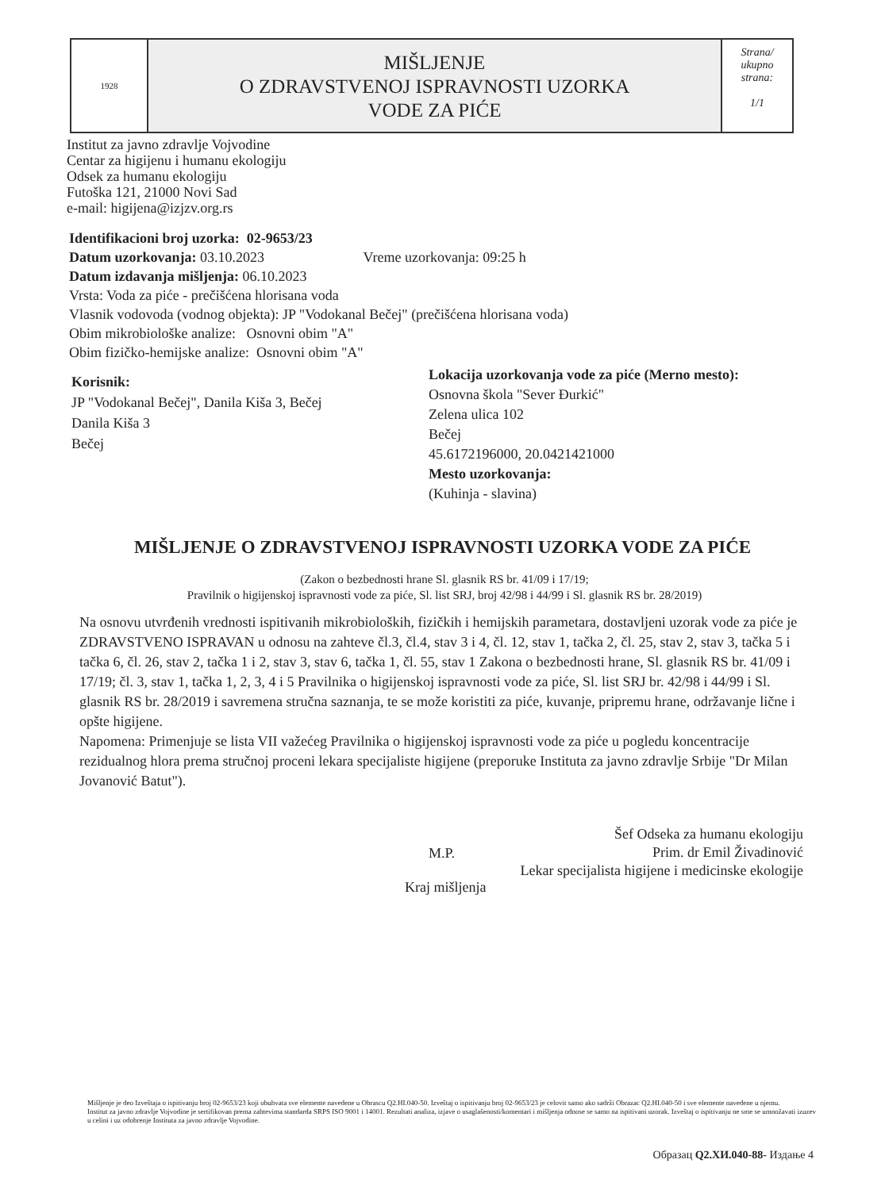1928
MIŠLJENJE
O ZDRAVSTVENOJ ISPRAVNOSTI UZORKA
VODE ZA PIĆE
Strana/
ukupno
strana:
1/1
Institut za javno zdravlje Vojvodine
Centar za higijenu i humanu ekologiju
Odsek za humanu ekologiju
Futoška 121, 21000 Novi Sad
e-mail: higijena@izjzv.org.rs
Identifikacioni broj uzorka: 02-9653/23
Datum uzorkovanja: 03.10.2023 Vreme uzorkovanja: 09:25 h
Datum izdavanja mišljenja: 06.10.2023
Vrsta: Voda za piće - prečišćena hlorisana voda
Vlasnik vodovoda (vodnog objekta): JP "Vodokanal Bečej" (prečišćena hlorisana voda)
Obim mikrobiološke analize: Osnovni obim "A"
Obim fizičko-hemijske analize: Osnovni obim "A"
Korisnik:
JP "Vodokanal Bečej", Danila Kiša 3, Bečej
Danila Kiša 3
Bečej
Lokacija uzorkovanja vode za piće (Merno mesto):
Osnovna škola "Sever Đurkić"
Zelena ulica 102
Bečej
45.6172196000, 20.0421421000
Mesto uzorkovanja:
(Kuhinja - slavina)
MIŠLJENJE O ZDRAVSTVENOJ ISPRAVNOSTI UZORKA VODE ZA PIĆE
(Zakon o bezbednosti hrane Sl. glasnik RS br. 41/09 i 17/19;
Pravilnik o higijenskoj ispravnosti vode za piće, Sl. list SRJ, broj 42/98 i 44/99 i Sl. glasnik RS br. 28/2019)
Na osnovu utvrđenih vrednosti ispitivanih mikrobioloških, fizičkih i hemijskih parametara, dostavljeni uzorak vode za piće je ZDRAVSTVENO ISPRAVAN u odnosu na zahteve čl.3, čl.4, stav 3 i 4, čl. 12, stav 1, tačka 2, čl. 25, stav 2, stav 3, tačka 5 i tačka 6, čl. 26, stav 2, tačka 1 i 2, stav 3, stav 6, tačka 1, čl. 55, stav 1 Zakona o bezbednosti hrane, Sl. glasnik RS br. 41/09 i 17/19; čl. 3, stav 1, tačka 1, 2, 3, 4 i 5 Pravilnika o higijenskoj ispravnosti vode za piće, Sl. list SRJ br. 42/98 i 44/99 i Sl. glasnik RS br. 28/2019 i savremena stručna saznanja, te se može koristiti za piće, kuvanje, pripremu hrane, održavanje lične i opšte higijene.
Napomena: Primenjuje se lista VII važećeg Pravilnika o higijenskoj ispravnosti vode za piće u pogledu koncentracije rezidualnog hlora prema stručnoj proceni lekara specijaliste higijene (preporuke Instituta za javno zdravlje Srbije "Dr Milan Jovanović Batut").
M.P.
Šef Odseka za humanu ekologiju
Prim. dr Emil Živadinović
Lekar specijalista higijene i medicinske ekologije
Kraj mišljenja
Mišljenje je deo Izveštaja o ispitivanju broj 02-9653/23 koji obuhvata sve elemente navedene u Obrascu Q2.HI.040-50. Izveštaj o ispitivanju broj 02-9653/23 je celovit samo ako sadrži Obrazac Q2.HI.040-50 i sve elemente navedene u njemu.
Institut za javno zdravlje Vojvodine je sertifikovan prema zahtevima standarda SRPS ISO 9001 i 14001. Rezultati analiza, izjave o usaglašenosti/komentari i mišljenja odnose se samo na ispitivani uzorak. Izveštaj o ispitivanju ne sme se umnožavati izuzev u celini i uz odobrenje Instituta za javno zdravlje Vojvodine.
Образац Q2.ХИ.040-88- Издање 4